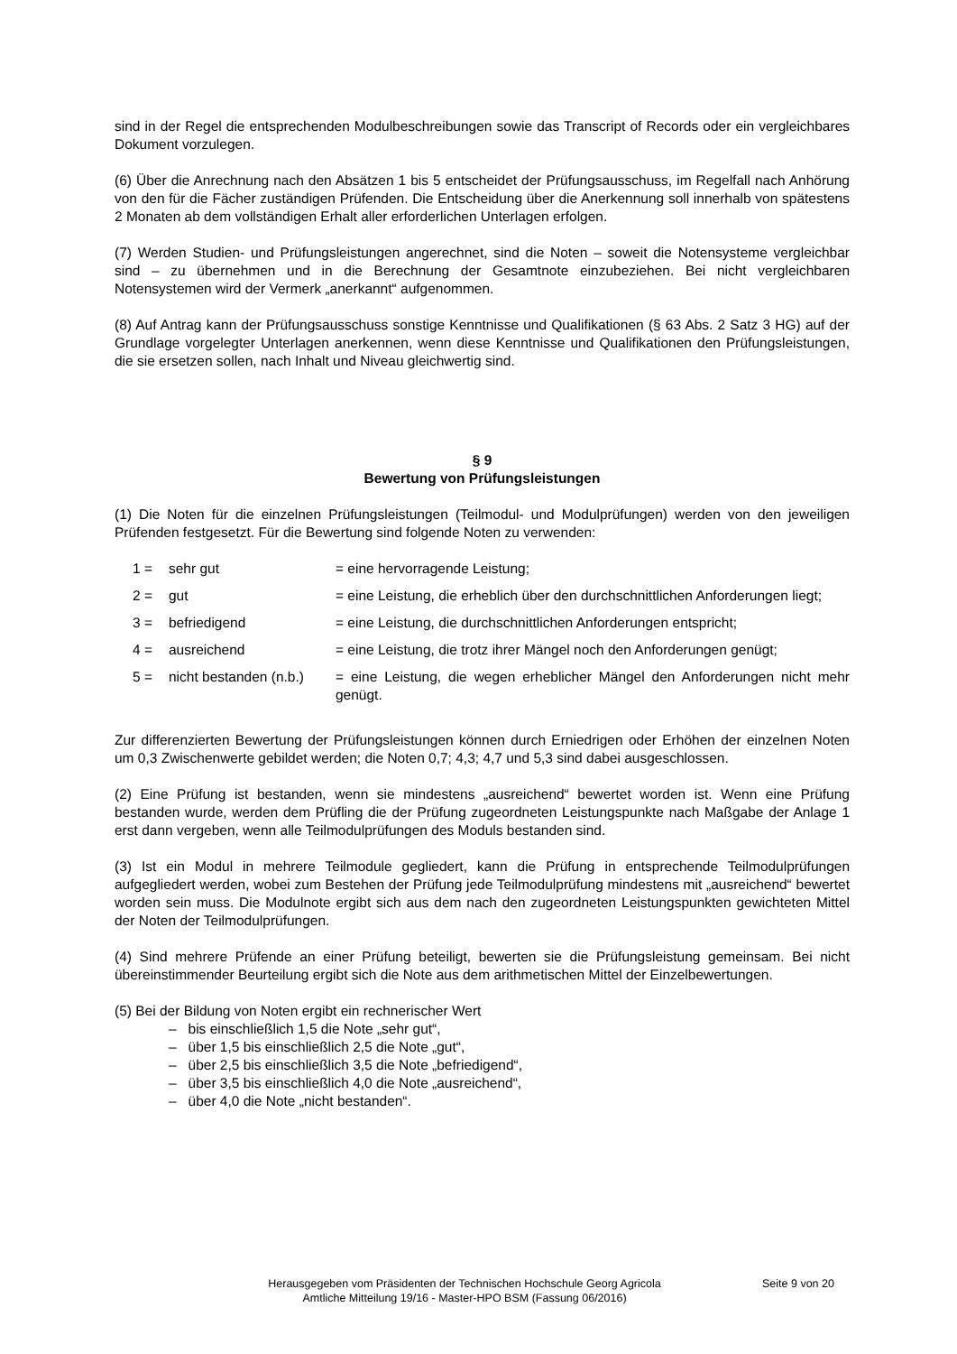sind in der Regel die entsprechenden Modulbeschreibungen sowie das Transcript of Records oder ein vergleichbares Dokument vorzulegen.
(6) Über die Anrechnung nach den Absätzen 1 bis 5 entscheidet der Prüfungsausschuss, im Regelfall nach Anhörung von den für die Fächer zuständigen Prüfenden. Die Entscheidung über die Anerkennung soll innerhalb von spätestens 2 Monaten ab dem vollständigen Erhalt aller erforderlichen Unterlagen erfolgen.
(7) Werden Studien- und Prüfungsleistungen angerechnet, sind die Noten – soweit die Notensysteme vergleichbar sind – zu übernehmen und in die Berechnung der Gesamtnote einzubeziehen. Bei nicht vergleichbaren Notensystemen wird der Vermerk „anerkannt“ aufgenommen.
(8) Auf Antrag kann der Prüfungsausschuss sonstige Kenntnisse und Qualifikationen (§ 63 Abs. 2 Satz 3 HG) auf der Grundlage vorgelegter Unterlagen anerkennen, wenn diese Kenntnisse und Qualifikationen den Prüfungsleistungen, die sie ersetzen sollen, nach Inhalt und Niveau gleichwertig sind.
§ 9
Bewertung von Prüfungsleistungen
(1) Die Noten für die einzelnen Prüfungsleistungen (Teilmodul- und Modulprüfungen) werden von den jeweiligen Prüfenden festgesetzt. Für die Bewertung sind folgende Noten zu verwenden:
| 1 = | sehr gut | = eine hervorragende Leistung; |
| 2 = | gut | = eine Leistung, die erheblich über den durchschnittlichen Anforderungen liegt; |
| 3 = | befriedigend | = eine Leistung, die durchschnittlichen Anforderungen entspricht; |
| 4 = | ausreichend | = eine Leistung, die trotz ihrer Mängel noch den Anforderungen genügt; |
| 5 = | nicht bestanden (n.b.) | = eine Leistung, die wegen erheblicher Mängel den Anforderungen nicht mehr genügt. |
Zur differenzierten Bewertung der Prüfungsleistungen können durch Erniedrigen oder Erhöhen der einzelnen Noten um 0,3 Zwischenwerte gebildet werden; die Noten 0,7; 4,3; 4,7 und 5,3 sind dabei ausgeschlossen.
(2) Eine Prüfung ist bestanden, wenn sie mindestens „ausreichend“ bewertet worden ist. Wenn eine Prüfung bestanden wurde, werden dem Prüfling die der Prüfung zugeordneten Leistungspunkte nach Maßgabe der Anlage 1 erst dann vergeben, wenn alle Teilmodulprüfungen des Moduls bestanden sind.
(3) Ist ein Modul in mehrere Teilmodule gegliedert, kann die Prüfung in entsprechende Teilmodulprüfungen aufgegliedert werden, wobei zum Bestehen der Prüfung jede Teilmodulprüfung mindestens mit „ausreichend“ bewertet worden sein muss. Die Modulnote ergibt sich aus dem nach den zugeordneten Leistungspunkten gewichteten Mittel der Noten der Teilmodulprüfungen.
(4) Sind mehrere Prüfende an einer Prüfung beteiligt, bewerten sie die Prüfungsleistung gemeinsam. Bei nicht übereinstimmender Beurteilung ergibt sich die Note aus dem arithmetischen Mittel der Einzelbewertungen.
(5) Bei der Bildung von Noten ergibt ein rechnerischer Wert
– bis einschließlich 1,5 die Note „sehr gut“,
– über 1,5 bis einschließlich 2,5 die Note „gut“,
– über 2,5 bis einschließlich 3,5 die Note „befriedigend“,
– über 3,5 bis einschließlich 4,0 die Note „ausreichend“,
– über 4,0 die Note „nicht bestanden“.
Herausgegeben vom Präsidenten der Technischen Hochschule Georg Agricola
Amtliche Mitteilung 19/16 - Master-HPO BSM (Fassung 06/2016)
Seite 9 von 20